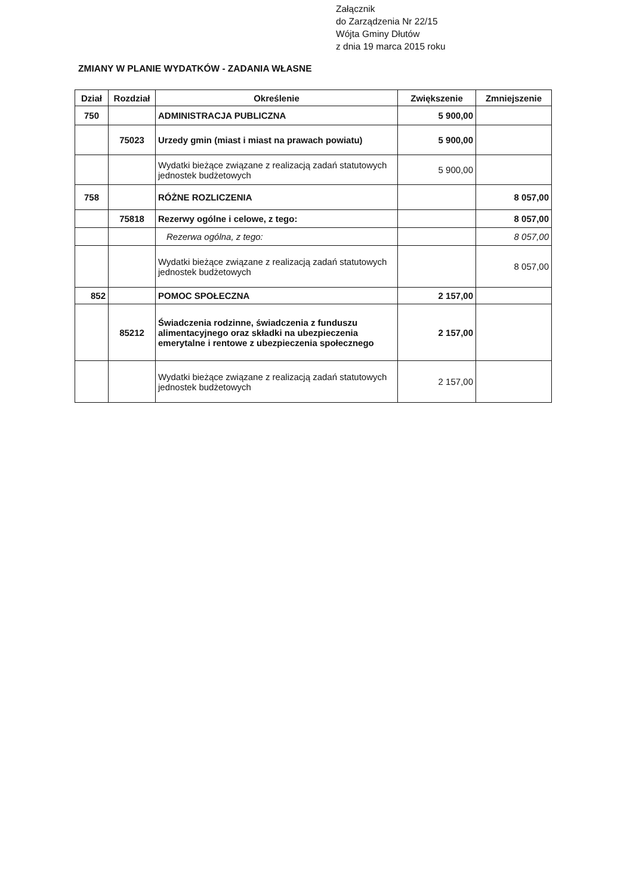Załącznik
do Zarządzenia Nr 22/15
Wójta Gminy Dłutów
z dnia 19 marca 2015 roku
ZMIANY W PLANIE WYDATKÓW - ZADANIA WŁASNE
| Dział | Rozdział | Określenie | Zwiększenie | Zmniejszenie |
| --- | --- | --- | --- | --- |
| 750 | | ADMINISTRACJA PUBLICZNA | 5 900,00 | |
| | 75023 | Urzedy gmin (miast i miast na prawach powiatu) | 5 900,00 | |
| | | Wydatki bieżące związane z realizacją zadań statutowych jednostek budżetowych | 5 900,00 | |
| 758 | | RÓŻNE ROZLICZENIA | | 8 057,00 |
| | 75818 | Rezerwy ogólne i celowe, z tego: | | 8 057,00 |
| | | Rezerwa ogólna, z tego: | | 8 057,00 |
| | | Wydatki bieżące związane z realizacją zadań statutowych jednostek budżetowych | | 8 057,00 |
| 852 | | POMOC SPOŁECZNA | 2 157,00 | |
| | 85212 | Świadczenia rodzinne, świadczenia z funduszu alimentacyjnego oraz składki na ubezpieczenia emerytalne i rentowe z ubezpieczenia społecznego | 2 157,00 | |
| | | Wydatki bieżące związane z realizacją zadań statutowych jednostek budżetowych | 2 157,00 | |